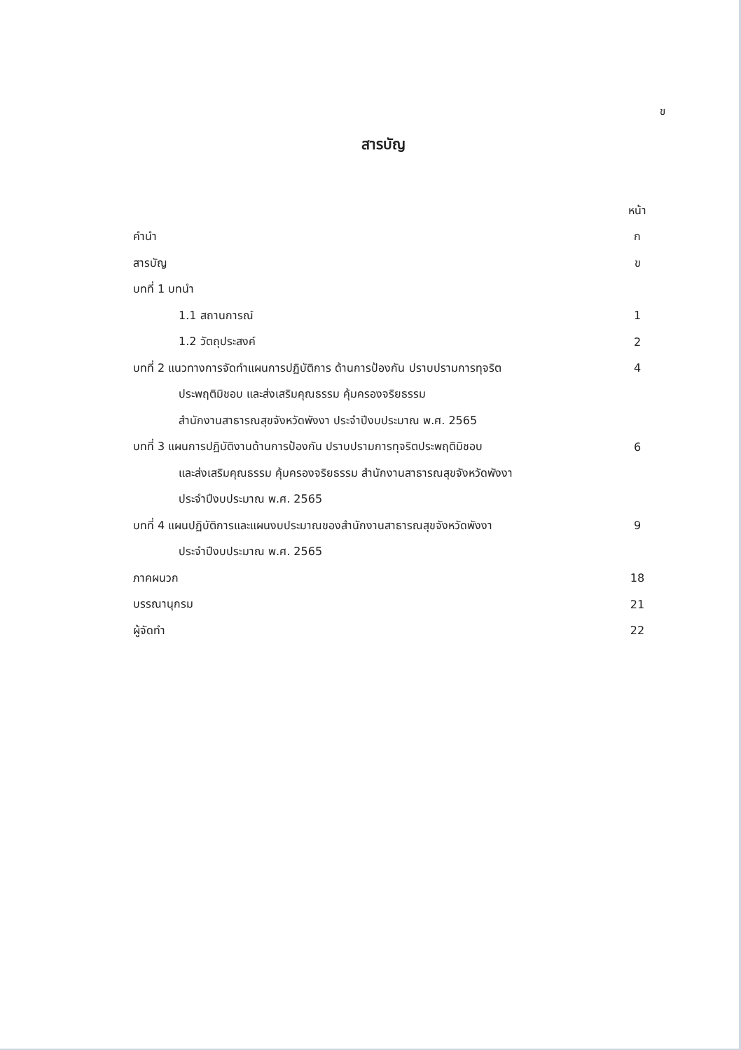ข
สารบัญ
| | หน้า |
| คำนำ | ก |
| สารบัญ | ข |
| บทที่ 1 บทนำ | |
| 1.1 สถานการณ์ | 1 |
| 1.2 วัตถุประสงค์ | 2 |
| บทที่ 2 แนวทางการจัดทำแผนการปฏิบัติการ ด้านการป้องกัน ปราบปรามการทุจริต | 4 |
| ประพฤติมิชอบ และส่งเสริมคุณธรรม คุ้มครองจริยธรรม | |
| สำนักงานสาธารณสุขจังหวัดพังงา ประจำปีงบประมาณ พ.ศ. 2565 | |
| บทที่ 3 แผนการปฏิบัติงานด้านการป้องกัน ปราบปรามการทุจริตประพฤติมิชอบ | 6 |
| และส่งเสริมคุณธรรม คุ้มครองจริยธรรม สำนักงานสาธารณสุขจังหวัดพังงา | |
| ประจำปีงบประมาณ พ.ศ. 2565 | |
| บทที่ 4 แผนปฏิบัติการและแผนงบประมาณของสำนักงานสาธารณสุขจังหวัดพังงา | 9 |
| ประจำปีงบประมาณ พ.ศ. 2565 | |
| ภาคผนวก | 18 |
| บรรณานุกรม | 21 |
| ผู้จัดทำ | 22 |